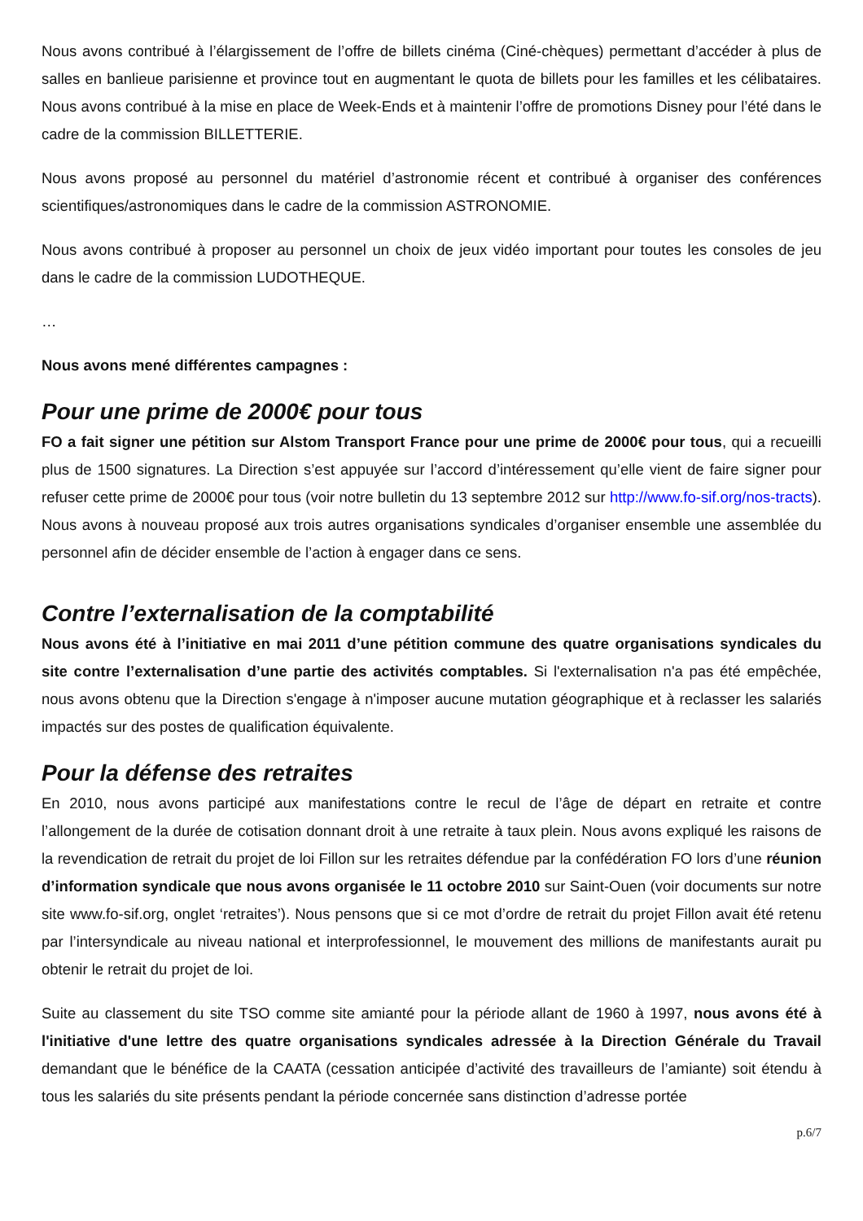Nous avons contribué à l’élargissement de l’offre de billets cinéma (Ciné-chèques) permettant d’accéder à plus de salles en banlieue parisienne et province tout en augmentant le quota de billets pour les familles et les célibataires. Nous avons contribué à la mise en place de Week-Ends et à maintenir l’offre de promotions Disney pour l’été dans le cadre de la commission BILLETTERIE.
Nous avons proposé au personnel du matériel d’astronomie récent et contribué à organiser des conférences scientifiques/astronomiques dans le cadre de la commission ASTRONOMIE.
Nous avons contribué à proposer au personnel un choix de jeux vidéo important pour toutes les consoles de jeu dans le cadre de la commission LUDOTHEQUE.
…
Nous avons mené différentes campagnes :
Pour une prime de 2000€ pour tous
FO a fait signer une pétition sur Alstom Transport France pour une prime de 2000€ pour tous, qui a recueilli plus de 1500 signatures. La Direction s’est appuyée sur l’accord d’intéressement qu’elle vient de faire signer pour refuser cette prime de 2000€ pour tous (voir notre bulletin du 13 septembre 2012 sur http://www.fo-sif.org/nos-tracts). Nous avons à nouveau proposé aux trois autres organisations syndicales d’organiser ensemble une assemblée du personnel afin de décider ensemble de l’action à engager dans ce sens.
Contre l’externalisation de la comptabilité
Nous avons été à l’initiative en mai 2011 d’une pétition commune des quatre organisations syndicales du site contre l’externalisation d’une partie des activités comptables. Si l'externalisation n'a pas été empêchée, nous avons obtenu que la Direction s'engage à n'imposer aucune mutation géographique et à reclasser les salariés impactés sur des postes de qualification équivalente.
Pour la défense des retraites
En 2010, nous avons participé aux manifestations contre le recul de l’âge de départ en retraite et contre l’allongement de la durée de cotisation donnant droit à une retraite à taux plein. Nous avons expliqué les raisons de la revendication de retrait du projet de loi Fillon sur les retraites défendue par la confédération FO lors d’une réunion d’information syndicale que nous avons organisée le 11 octobre 2010 sur Saint-Ouen (voir documents sur notre site www.fo-sif.org, onglet ‘retraites’). Nous pensons que si ce mot d’ordre de retrait du projet Fillon avait été retenu par l’intersyndicale au niveau national et interprofessionnel, le mouvement des millions de manifestants aurait pu obtenir le retrait du projet de loi.
Suite au classement du site TSO comme site amianté pour la période allant de 1960 à 1997, nous avons été à l'initiative d'une lettre des quatre organisations syndicales adressée à la Direction Générale du Travail demandant que le bénéfice de la CAATA (cessation anticipée d’activité des travailleurs de l’amiante) soit étendu à tous les salariés du site présents pendant la période concernée sans distinction d’adresse portée
p.6/7